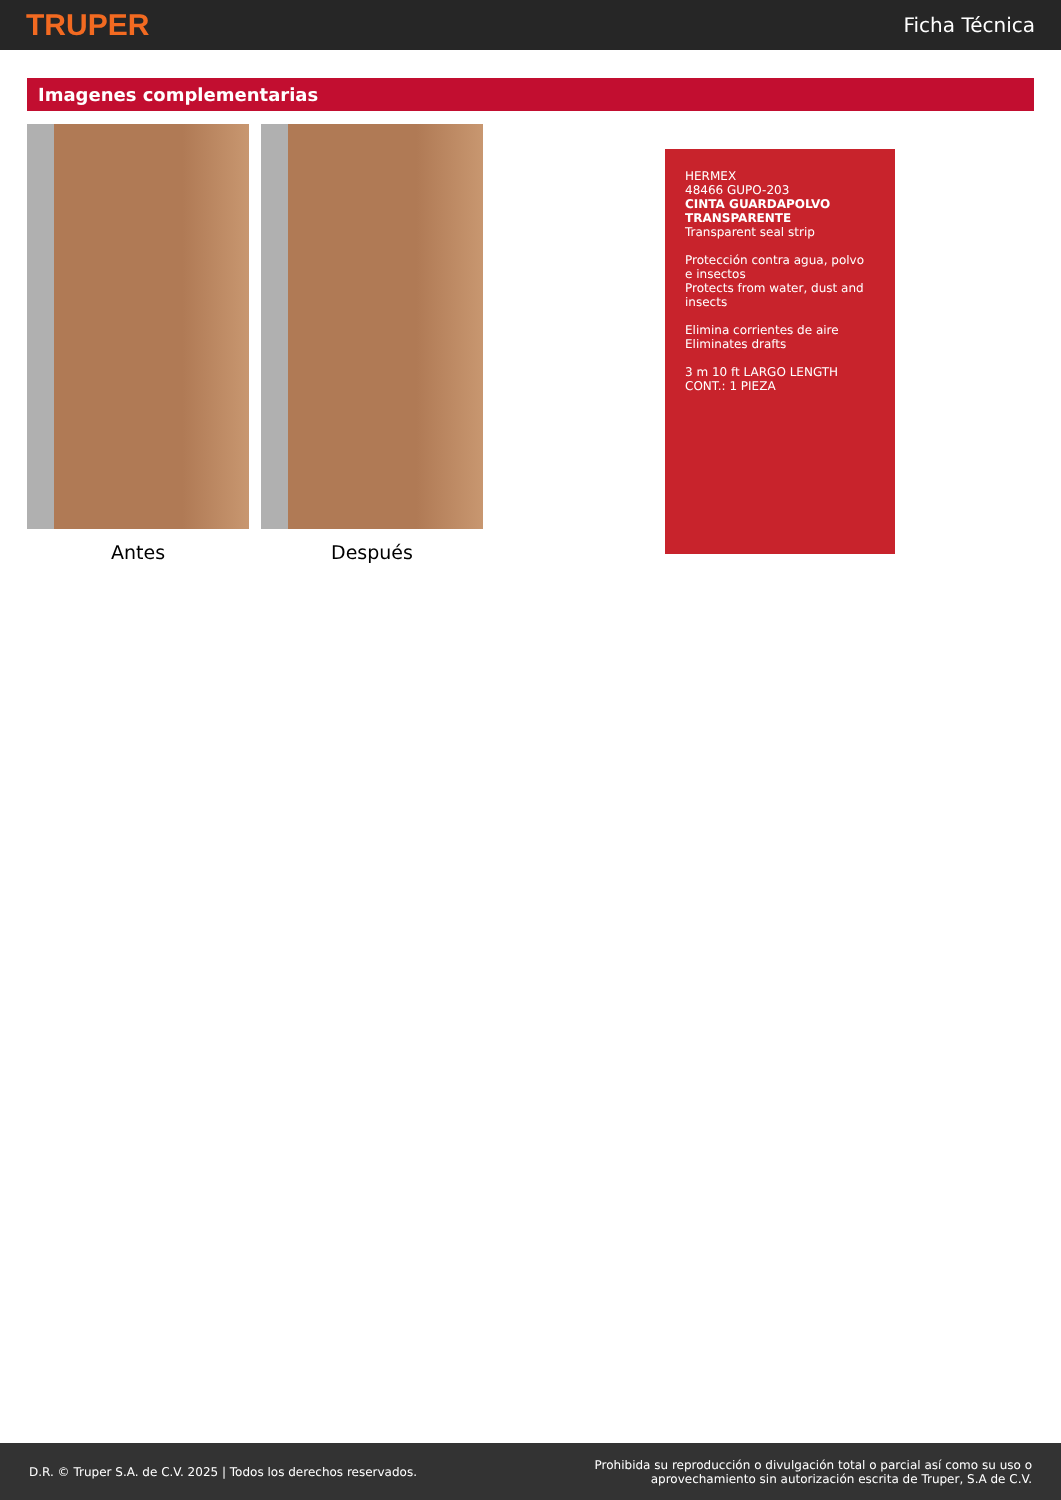TRUPER
Ficha Técnica
Imagenes complementarias
Antes Después
HERMEX
48466 GUPO-203
CINTA GUARDAPOLVO TRANSPARENTE
Transparent seal strip
Protección contra agua, polvo e insectos
Protects from water, dust and insects
Elimina corrientes de aire
Eliminates drafts
3 m 10 ft LARGO LENGTH
CONT.: 1 PIEZA
D.R. © Truper S.A. de C.V. 2025 | Todos los derechos reservados.
Prohibida su reproducción o divulgación total o parcial así como su uso o
aprovechamiento sin autorización escrita de Truper, S.A de C.V.